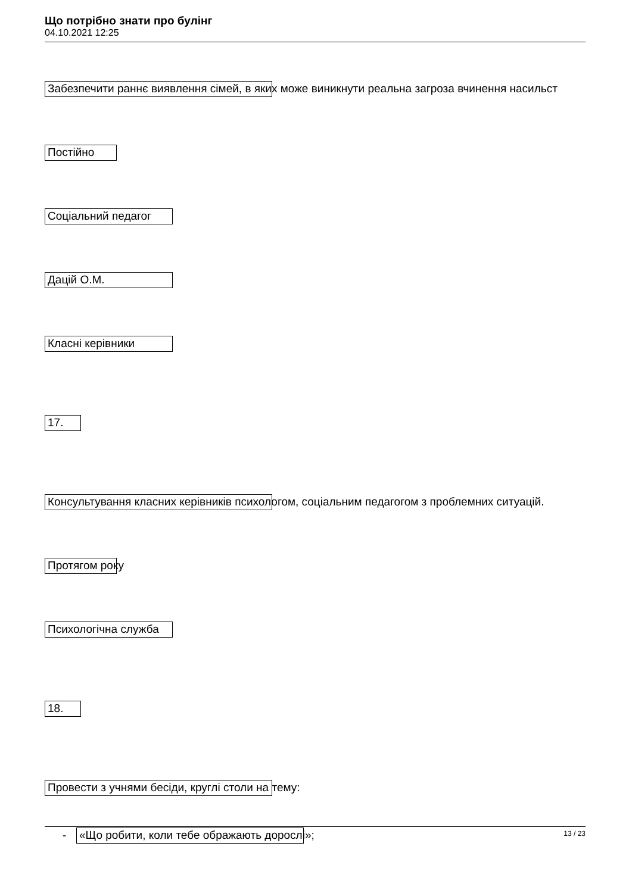Що потрібно знати про булінг
04.10.2021 12:25
Забезпечити раннє виявлення сімей, в яких може виникнути реальна загроза вчинення насильст
Постійно
Соціальний педагог
Дацій О.М.
Класні керівники
17.
Консультування класних керівників психологом, соціальним педагогом з проблемних ситуацій.
Протягом року
Психологічна служба
18.
Провести з учнями бесіди, круглі столи на тему:
-
«Що робити, коли тебе ображають дорослі»;
13 / 23